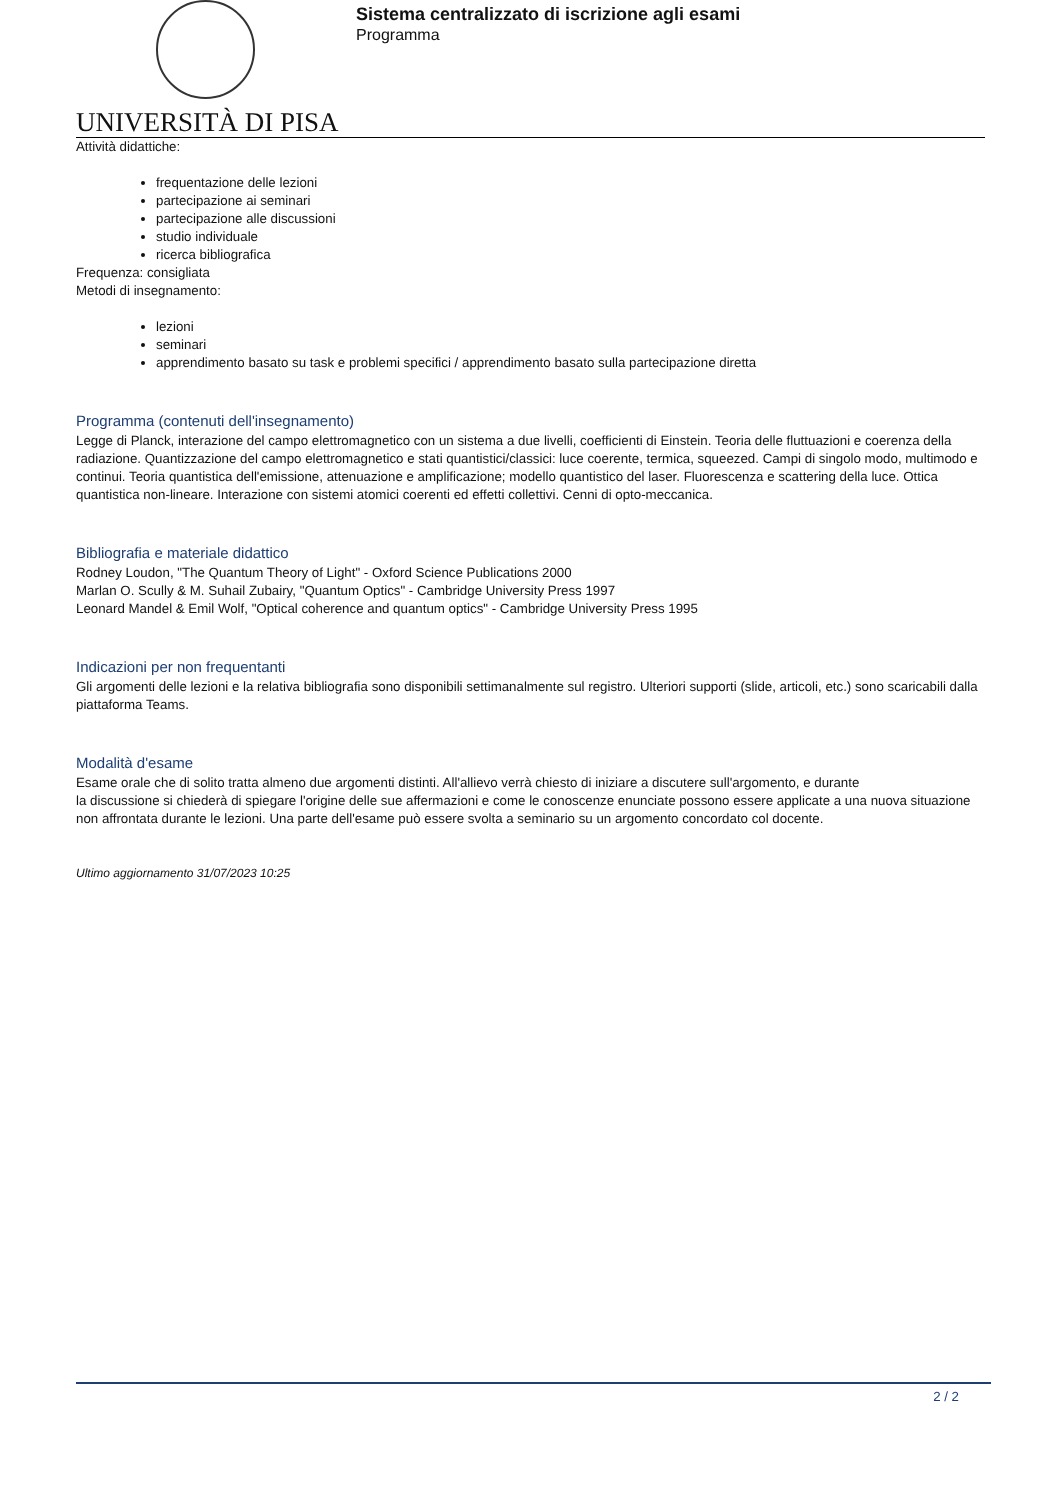UNIVERSITÀ DI PISA
Sistema centralizzato di iscrizione agli esami
Programma
Attività didattiche:
frequentazione delle lezioni
partecipazione ai seminari
partecipazione alle discussioni
studio individuale
ricerca bibliografica
Frequenza: consigliata
Metodi di insegnamento:
lezioni
seminari
apprendimento basato su task e problemi specifici / apprendimento basato sulla partecipazione diretta
Programma (contenuti dell'insegnamento)
Legge di Planck, interazione del campo elettromagnetico con un sistema a due livelli, coefficienti di Einstein. Teoria delle fluttuazioni e coerenza della radiazione. Quantizzazione del campo elettromagnetico e stati quantistici/classici: luce coerente, termica, squeezed. Campi di singolo modo, multimodo e continui. Teoria quantistica dell'emissione, attenuazione e amplificazione; modello quantistico del laser. Fluorescenza e scattering della luce. Ottica quantistica non-lineare. Interazione con sistemi atomici coerenti ed effetti collettivi. Cenni di opto-meccanica.
Bibliografia e materiale didattico
Rodney Loudon, "The Quantum Theory of Light" - Oxford Science Publications 2000
Marlan O. Scully & M. Suhail Zubairy, "Quantum Optics" - Cambridge University Press 1997
Leonard Mandel & Emil Wolf, "Optical coherence and quantum optics" - Cambridge University Press 1995
Indicazioni per non frequentanti
Gli argomenti delle lezioni e la relativa bibliografia sono disponibili settimanalmente sul registro. Ulteriori supporti (slide, articoli, etc.) sono scaricabili dalla piattaforma Teams.
Modalità d'esame
Esame orale che di solito tratta almeno due argomenti distinti. All'allievo verrà chiesto di iniziare a discutere sull'argomento, e durante
la discussione si chiederà di spiegare l'origine delle sue affermazioni e come le conoscenze enunciate possono essere applicate a una nuova situazione non affrontata durante le lezioni. Una parte dell'esame può essere svolta a seminario su un argomento concordato col docente.
Ultimo aggiornamento 31/07/2023 10:25
2 / 2